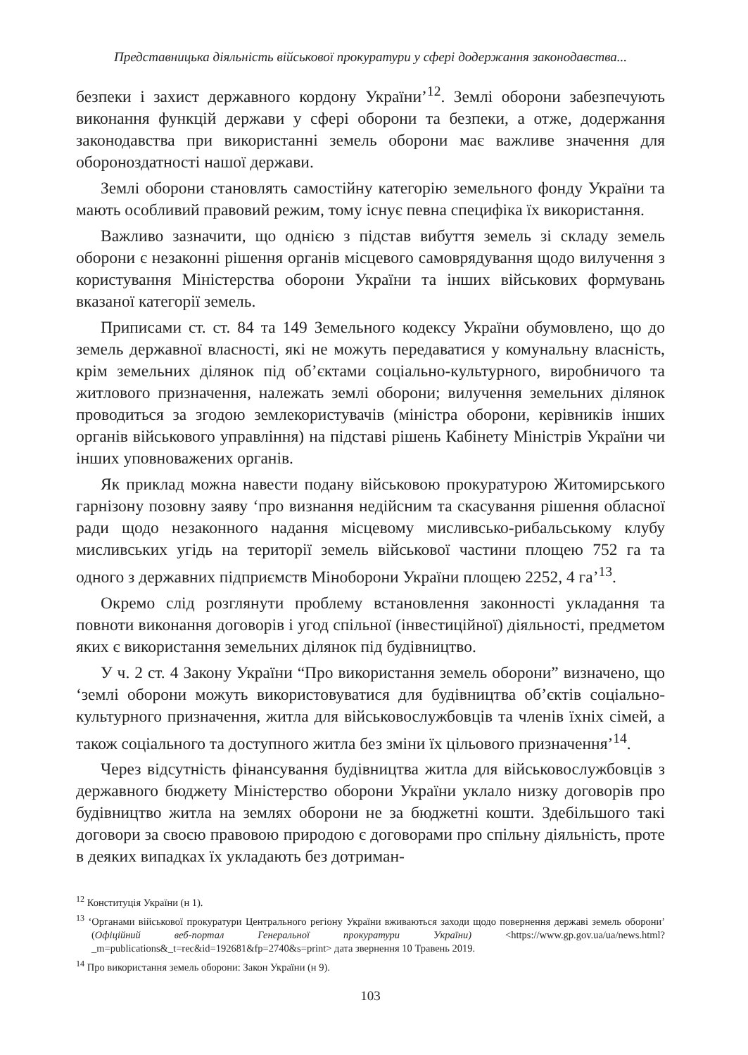Представницька діяльність військової прокуратури у сфері додержання законодавства...
безпеки і захист державного кордону України’<sup>12</sup>. Землі оборони забезпечують виконання функцій держави у сфері оборони та безпеки, а отже, додержання законодавства при використанні земель оборони має важливе значення для обороноздатності нашої держави.
Землі оборони становлять самостійну категорію земельного фонду України та мають особливий правовий режим, тому існує певна специфіка їх використання.
Важливо зазначити, що однією з підстав вибуття земель зі складу земель оборони є незаконні рішення органів місцевого самоврядування щодо вилучення з користування Міністерства оборони України та інших військових формувань вказаної категорії земель.
Приписами ст. ст. 84 та 149 Земельного кодексу України обумовлено, що до земель державної власності, які не можуть передаватися у комунальну власність, крім земельних ділянок під об’єктами соціально-культурного, виробничого та житлового призначення, належать землі оборони; вилучення земельних ділянок проводиться за згодою землекористувачів (міністра оборони, керівників інших органів військового управління) на підставі рішень Кабінету Міністрів України чи інших уповноважених органів.
Як приклад можна навести подану військовою прокуратурою Житомирського гарнізону позовну заяву ‘про визнання недійсним та скасування рішення обласної ради щодо незаконного надання місцевому мисливсько-рибальському клубу мисливських угідь на території земель військової частини площею 752 га та одного з державних підприємств Міноборони України площею 2252, 4 га’<sup>13</sup>.
Окремо слід розглянути проблему встановлення законності укладання та повноти виконання договорів і угод спільної (інвестиційної) діяльності, предметом яких є використання земельних ділянок під будівництво.
У ч. 2 ст. 4 Закону України “Про використання земель оборони” визначено, що ‘землі оборони можуть використовуватися для будівництва об’єктів соціально-культурного призначення, житла для військовослужбовців та членів їхніх сімей, а також соціального та доступного житла без зміни їх цільового призначення’<sup>14</sup>.
Через відсутність фінансування будівництва житла для військовослужбовців з державного бюджету Міністерство оборони України уклало низку договорів про будівництво житла на землях оборони не за бюджетні кошти. Здебільшого такі договори за своєю правовою природою є договорами про спільну діяльність, проте в деяких випадках їх укладають без дотриман-
<sup>12</sup> Конституція України (н 1).
<sup>13</sup> ‘Органами військової прокуратури Центрального регіону України вживаються заходи щодо повернення державі земель оборони’ (Офіційний веб-портал Генеральної прокуратури України) <https://www.gp.gov.ua/ua/news.html?_m=publications&_t=rec&id=192681&fp=2740&s=print> дата звернення 10 Травень 2019.
<sup>14</sup> Про використання земель оборони: Закон України (н 9).
103